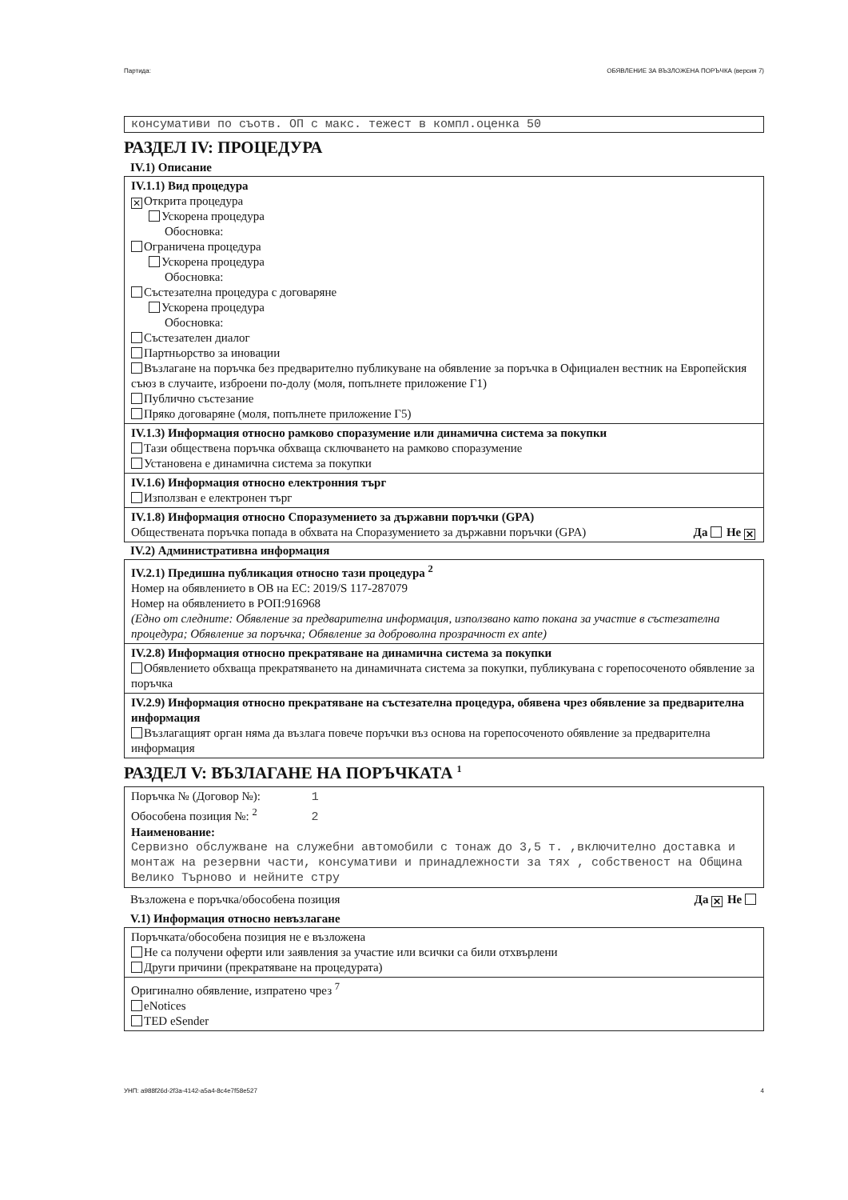Партида: ОБЯВЛЕНИЕ ЗА ВЪЗЛОЖЕНА ПОРЪЧКА (версия 7)
консумативи по съотв. ОП с макс. тежест в компл.оценка 50
РАЗДЕЛ IV: ПРОЦЕДУРА
IV.1) Описание
IV.1.1) Вид процедура
✕ Открита процедура
Ускорена процедура
Обосновка:
Ограничена процедура
Ускорена процедура
Обосновка:
Състезателна процедура с договаряне
Ускорена процедура
Обосновка:
Състезателен диалог
Партньорство за иновации
Възлагане на поръчка без предварително публикуване на обявление за поръчка в Официален вестник на Европейския съюз в случаите, изброени по-долу (моля, попълнете приложение Г1)
Публично състезание
Пряко договаряне (моля, попълнете приложение Г5)
IV.1.3) Информация относно рамково споразумение или динамична система за покупки
Тази обществена поръчка обхваща сключването на рамково споразумение
Установена е динамична система за покупки
IV.1.6) Информация относно електронния търг
Използван е електронен търг
IV.1.8) Информация относно Споразумението за държавни поръчки (GPA)
Обществената поръчка попада в обхвата на Споразумението за държавни поръчки (GPA) Да Не ✕
IV.2) Административна информация
IV.2.1) Предишна публикация относно тази процедура <sup>2</sup>
Номер на обявлението в ОВ на ЕС: 2019/S 117-287079
Номер на обявлението в РОП:916968
(Едно от следните: Обявление за предварителна информация, използвано като покана за участие в състезателна процедура; Обявление за поръчка; Обявление за доброволна прозрачност ex ante)
IV.2.8) Информация относно прекратяване на динамична система за покупки
Обявлението обхваща прекратяването на динамичната система за покупки, публикувана с горепосоченото обявление за поръчка
IV.2.9) Информация относно прекратяване на състезателна процедура, обявена чрез обявление за предварителна информация
Възлагащият орган няма да възлага повече поръчки въз основа на горепосоченото обявление за предварителна информация
РАЗДЕЛ V: ВЪЗЛАГАНЕ НА ПОРЪЧКАТА <sup>1</sup>
Поръчка № (Договор №): 1
Обособена позиция №: <sup>2</sup> 2
Наименование:
Сервизно обслужване на служебни автомобили с тонаж до 3,5 т. ,включително доставка и монтаж на резервни части, консумативи и принадлежности за тях , собственост на Община Велико Търново и нейните стру
Възложена е поръчка/обособена позиция Да ✕ Не
V.1) Информация относно невъзлагане
Поръчката/обособена позиция не е възложена
Не са получени оферти или заявления за участие или всички са били отхвърлени
Други причини (прекратяване на процедурата)
Оригинално обявление, изпратено чрез <sup>7</sup>
eNotices
TED eSender
УНП: a988f26d-2f3a-4142-a5a4-8c4e7f58e527 4